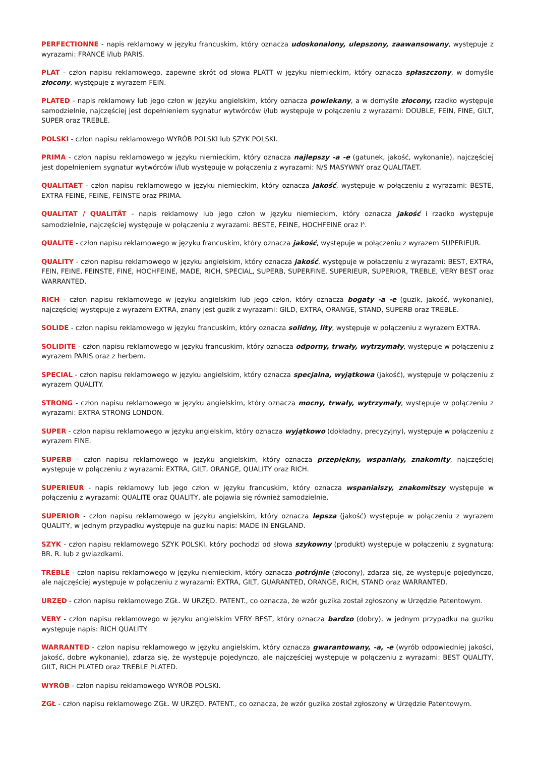PERFECTIONNE - napis reklamowy w języku francuskim, który oznacza udoskonalony, ulepszony, zaawansowany, występuje z wyrazami: FRANCE i/lub PARIS.
PLAT - człon napisu reklamowego, zapewne skrót od słowa PLATT w języku niemieckim, który oznacza spłaszczony, w domyśle złocony, występuje z wyrazem FEIN.
PLATED - napis reklamowy lub jego człon w języku angielskim, który oznacza powlekany, a w domyśle złocony, rzadko występuje samodzielnie, najczęściej jest dopełnieniem sygnatur wytwórców i/lub występuje w połączeniu z wyrazami: DOUBLE, FEIN, FINE, GILT, SUPER oraz TREBLE.
POLSKI - człon napisu reklamowego WYRÓB POLSKI lub SZYK POLSKI.
PRIMA - człon napisu reklamowego w języku niemieckim, który oznacza najlepszy -a -e (gatunek, jakość, wykonanie), najczęściej jest dopełnieniem sygnatur wytwórców i/lub występuje w połączeniu z wyrazami: N/S MASYWNY oraz QUALITAET.
QUALITAET - człon napisu reklamowego w języku niemieckim, który oznacza jakość, występuje w połączeniu z wyrazami: BESTE, EXTRA FEINE, FEINE, FEINSTE oraz PRIMA.
QUALITAT / QUALITÄT - napis reklamowy lub jego człon w języku niemieckim, który oznacza jakość i rzadko występuje samodzielnie, najczęściej występuje w połączeniu z wyrazami: BESTE, FEINE, HOCHFEINE oraz I<sup>A</sup>.
QUALITE - człon napisu reklamowego w języku francuskim, który oznacza jakość, występuje w połączeniu z wyrazem SUPERIEUR.
QUALITY - człon napisu reklamowego w języku angielskim, który oznacza jakość, występuje w połaczeniu z wyrazami: BEST, EXTRA, FEIN, FEINE, FEINSTE, FINE, HOCHFEINE, MADE, RICH, SPECIAL, SUPERB, SUPERFINE, SUPERIEUR, SUPERIOR, TREBLE, VERY BEST oraz WARRANTED.
RICH - człon napisu reklamowego w języku angielskim lub jego człon, który oznacza bogaty -a -e (guzik, jakość, wykonanie), najczęściej występuje z wyrazem EXTRA, znany jest guzik z wyrazami: GILD, EXTRA, ORANGE, STAND, SUPERB oraz TREBLE.
SOLIDE - człon napisu reklamowego w języku francuskim, który oznacza solidny, lity, występuje w połączeniu z wyrazem EXTRA.
SOLIDITE - człon napisu reklamowego w języku francuskim, który oznacza odporny, trwały, wytrzymały, występuje w połączeniu z wyrazem PARIS oraz z herbem.
SPECIAL - człon napisu reklamowego w języku angielskim, który oznacza specjalna, wyjątkowa (jakość), występuje w połączeniu z wyrazem QUALITY.
STRONG - człon napisu reklamowego w języku angielskim, który oznacza mocny, trwały, wytrzymały, występuje w połączeniu z wyrazami: EXTRA STRONG LONDON.
SUPER - człon napisu reklamowego w języku angielskim, który oznacza wyjątkowo (dokładny, precyzyjny), występuje w połączeniu z wyrazem FINE.
SUPERB - człon napisu reklamowego w języku angielskim, który oznacza przepiękny, wspaniały, znakomity, najczęściej występuje w połączeniu z wyrazami: EXTRA, GILT, ORANGE, QUALITY oraz RICH.
SUPERIEUR - napis reklamowy lub jego człon w języku francuskim, który oznacza wspanialszy, znakomitszy występuje w połączeniu z wyrazami: QUALITE oraz QUALITY, ale pojawia się również samodzielnie.
SUPERIOR - człon napisu reklamowego w języku angielskim, który oznacza lepsza (jakość) występuje w połączeniu z wyrazem QUALITY, w jednym przypadku występuje na guziku napis: MADE IN ENGLAND.
SZYK - człon napisu reklamowego SZYK POLSKI, który pochodzi od słowa szykowny (produkt) występuje w połączeniu z sygnaturą: BR. R. lub z gwiazdkami.
TREBLE - człon napisu reklamowego w języku niemieckim, który oznacza potrójnie (złocony), zdarza się, że występuje pojedynczo, ale najczęściej występuje w połączeniu z wyrazami: EXTRA, GILT, GUARANTED, ORANGE, RICH, STAND oraz WARRANTED.
URZĘD - człon napisu reklamowego ZGŁ. W URZĘD. PATENT., co oznacza, że wzór guzika został zgłoszony w Urzędzie Patentowym.
VERY - człon napisu reklamowego w języku angielskim VERY BEST, który oznacza bardzo (dobry), w jednym przypadku na guziku występuje napis: RICH QUALITY.
WARRANTED - człon napisu reklamowego w języku angielskim, który oznacza gwarantowany, -a, -e (wyrób odpowiedniej jakości, jakość, dobre wykonanie), zdarza się, że występuje pojedynczo, ale najczęściej występuje w połączeniu z wyrazami: BEST QUALITY, GILT, RICH PLATED oraz TREBLE PLATED.
WYRÓB - człon napisu reklamowego WYRÓB POLSKI.
ZGŁ - człon napisu reklamowego ZGŁ. W URZĘD. PATENT., co oznacza, że wzór guzika został zgłoszony w Urzędzie Patentowym.